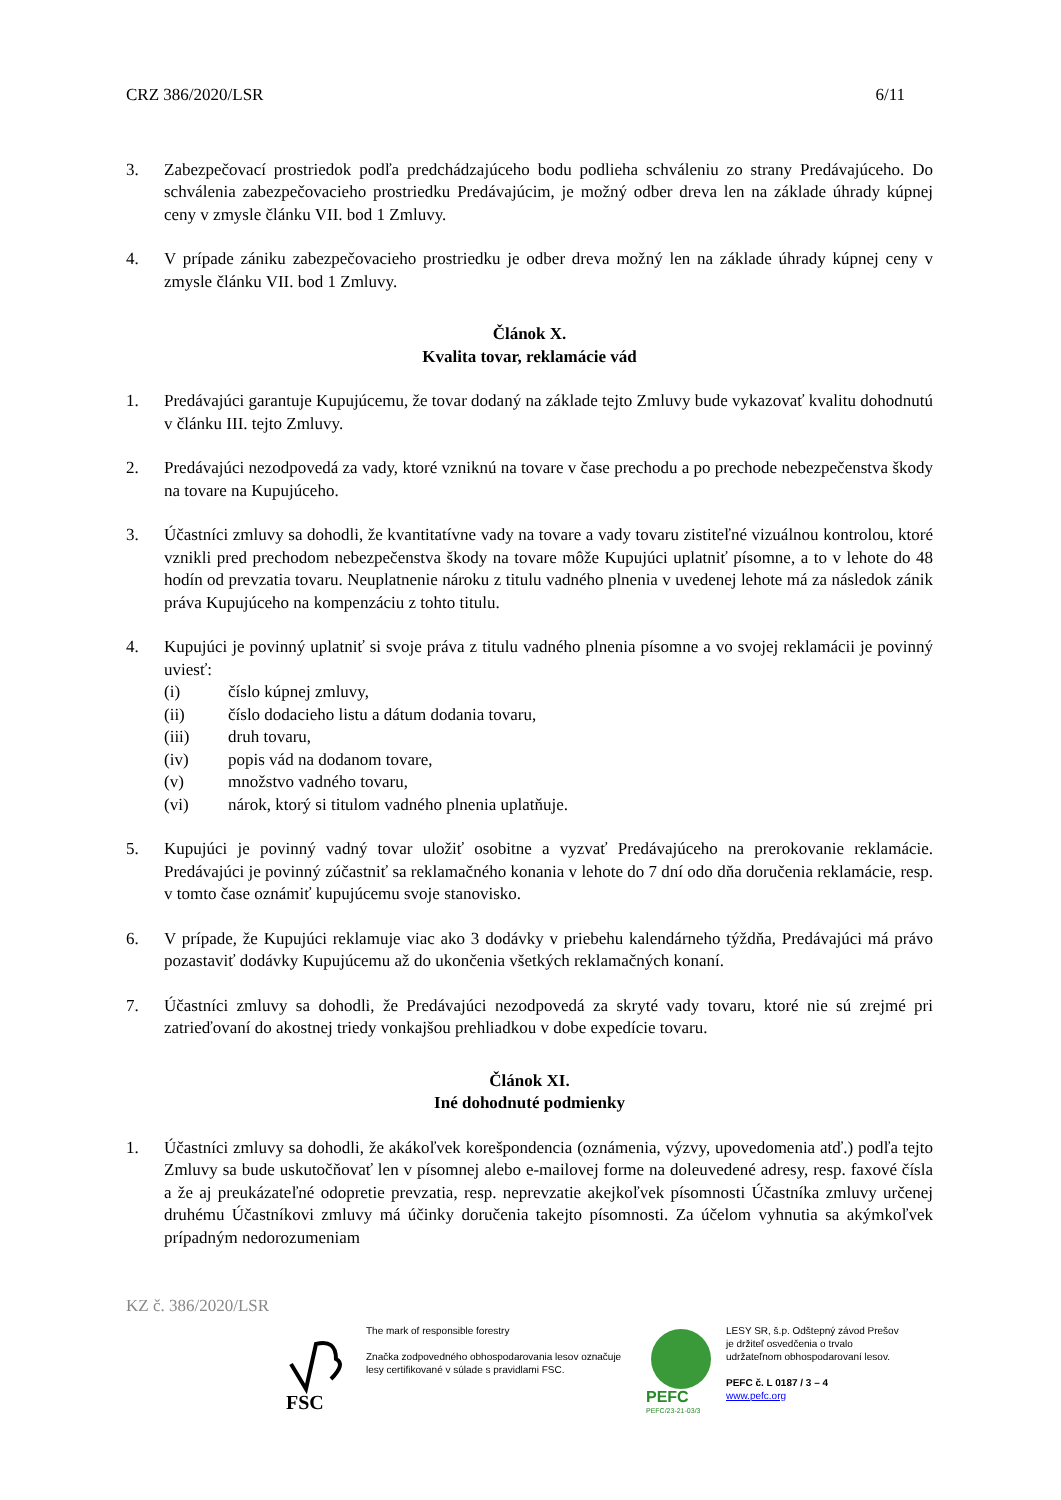CRZ 386/2020/LSR 6/11
3. Zabezpečovací prostriedok podľa predchádzajúceho bodu podlieha schváleniu zo strany Predávajúceho. Do schválenia zabezpečovacieho prostriedku Predávajúcim, je možný odber dreva len na základe úhrady kúpnej ceny v zmysle článku VII. bod 1 Zmluvy.
4. V prípade zániku zabezpečovacieho prostriedku je odber dreva možný len na základe úhrady kúpnej ceny v zmysle článku VII. bod 1 Zmluvy.
Článok X.
Kvalita tovar, reklamácie vád
1. Predávajúci garantuje Kupujúcemu, že tovar dodaný na základe tejto Zmluvy bude vykazovať kvalitu dohodnutú v článku III. tejto Zmluvy.
2. Predávajúci nezodpovedá za vady, ktoré vzniknú na tovare v čase prechodu a po prechode nebezpečenstva škody na tovare na Kupujúceho.
3. Účastníci zmluvy sa dohodli, že kvantitatívne vady na tovare a vady tovaru zistiteľné vizuálnou kontrolou, ktoré vznikli pred prechodom nebezpečenstva škody na tovare môže Kupujúci uplatniť písomne, a to v lehote do 48 hodín od prevzatia tovaru. Neuplatnenie nároku z titulu vadného plnenia v uvedenej lehote má za následok zánik práva Kupujúceho na kompenzáciu z tohto titulu.
4. Kupujúci je povinný uplatniť si svoje práva z titulu vadného plnenia písomne a vo svojej reklamácii je povinný uviesť:
(i) číslo kúpnej zmluvy,
(ii) číslo dodacieho listu a dátum dodania tovaru,
(iii) druh tovaru,
(iv) popis vád na dodanom tovare,
(v) množstvo vadného tovaru,
(vi) nárok, ktorý si titulom vadného plnenia uplatňuje.
5. Kupujúci je povinný vadný tovar uložiť osobitne a vyzvať Predávajúceho na prerokovanie reklamácie. Predávajúci je povinný zúčastniť sa reklamačného konania v lehote do 7 dní odo dňa doručenia reklamácie, resp. v tomto čase oznámiť kupujúcemu svoje stanovisko.
6. V prípade, že Kupujúci reklamuje viac ako 3 dodávky v priebehu kalendárneho týždňa, Predávajúci má právo pozastaviť dodávky Kupujúcemu až do ukončenia všetkých reklamačných konaní.
7. Účastníci zmluvy sa dohodli, že Predávajúci nezodpovedá za skryté vady tovaru, ktoré nie sú zrejmé pri zatrieďovaní do akostnej triedy vonkajšou prehliadkou v dobe expedície tovaru.
Článok XI.
Iné dohodnuté podmienky
1. Účastníci zmluvy sa dohodli, že akákoľvek korešpondencia (oznámenia, výzvy, upovedomenia atď.) podľa tejto Zmluvy sa bude uskutočňovať len v písomnej alebo e-mailovej forme na doleuvedené adresy, resp. faxové čísla a že aj preukázateľné odopretie prevzatia, resp. neprevzatie akejkoľvek písomnosti Účastníka zmluvy určenej druhému Účastníkovi zmluvy má účinky doručenia takejto písomnosti. Za účelom vyhnutia sa akýmkoľvek prípadným nedorozumeniam
KZ č. 386/2020/LSR
FSC
The mark of responsible forestry
Značka zodpovedného obhospodarovania lesov označuje lesy certifikované v súlade s pravidlami FSC.
PEFC
PEFC/23-21-03/3
LESY SR, š.p. Odštepný závod Prešov
je držiteľ osvedčenia o trvalo
udržateľnom obhospodarovaní lesov.
PEFC č. L 0187 / 3 – 4
www.pefc.org